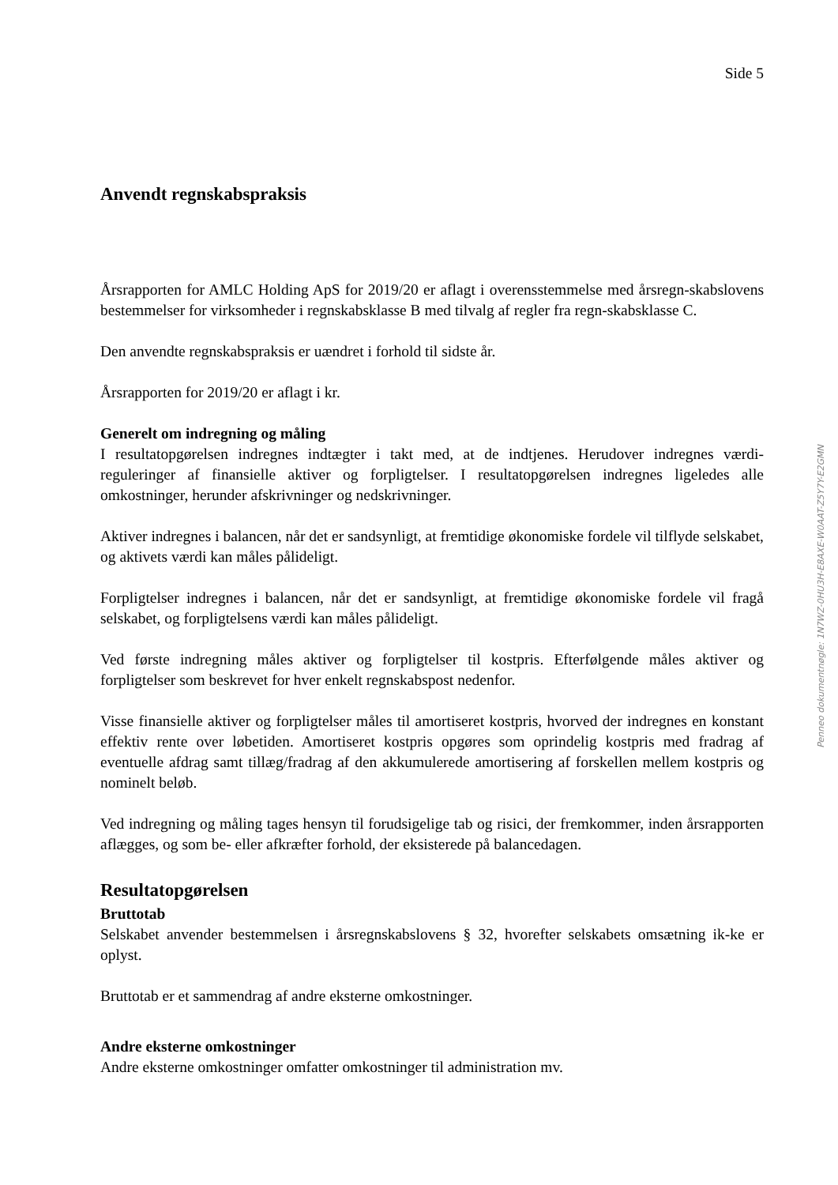Side 5
Anvendt regnskabspraksis
Årsrapporten for AMLC Holding ApS for 2019/20 er aflagt i overensstemmelse med årsregn-skabslovens bestemmelser for virksomheder i regnskabsklasse B med tilvalg af regler fra regn-skabsklasse C.
Den anvendte regnskabspraksis er uændret i forhold til sidste år.
Årsrapporten for 2019/20 er aflagt i kr.
Generelt om indregning og måling
I resultatopgørelsen indregnes indtægter i takt med, at de indtjenes. Herudover indregnes værdi-reguleringer af finansielle aktiver og forpligtelser. I resultatopgørelsen indregnes ligeledes alle omkostninger, herunder afskrivninger og nedskrivninger.
Aktiver indregnes i balancen, når det er sandsynligt, at fremtidige økonomiske fordele vil tilflyde selskabet, og aktivets værdi kan måles pålideligt.
Forpligtelser indregnes i balancen, når det er sandsynligt, at fremtidige økonomiske fordele vil fragå selskabet, og forpligtelsens værdi kan måles pålideligt.
Ved første indregning måles aktiver og forpligtelser til kostpris. Efterfølgende måles aktiver og forpligtelser som beskrevet for hver enkelt regnskabspost nedenfor.
Visse finansielle aktiver og forpligtelser måles til amortiseret kostpris, hvorved der indregnes en konstant effektiv rente over løbetiden. Amortiseret kostpris opgøres som oprindelig kostpris med fradrag af eventuelle afdrag samt tillæg/fradrag af den akkumulerede amortisering af forskellen mellem kostpris og nominelt beløb.
Ved indregning og måling tages hensyn til forudsigelige tab og risici, der fremkommer, inden årsrapporten aflægges, og som be- eller afkræfter forhold, der eksisterede på balancedagen.
Resultatopgørelsen
Bruttotab
Selskabet anvender bestemmelsen i årsregnskabslovens § 32, hvorefter selskabets omsætning ik-ke er oplyst.
Bruttotab er et sammendrag af andre eksterne omkostninger.
Andre eksterne omkostninger
Andre eksterne omkostninger omfatter omkostninger til administration mv.
Penneo dokumentnøgle: 1N7WZ-0HU3H-E8AXE-W0AAT-Z5Y7Y-E2GMN